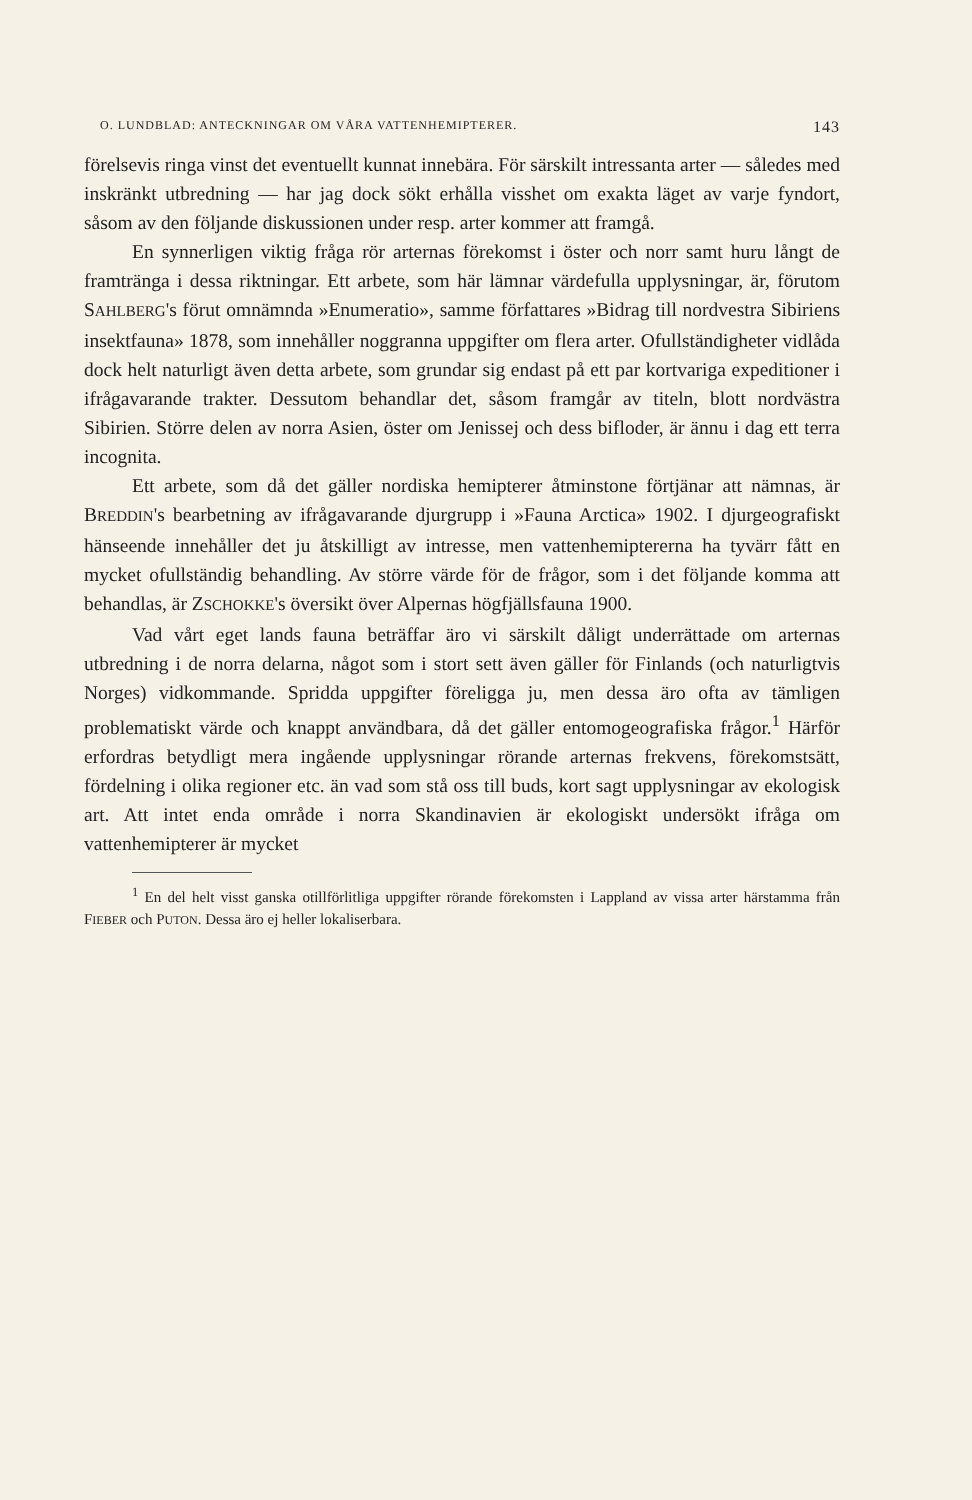O. LUNDBLAD: ANTECKNINGAR OM VÅRA VATTENHEMIPTERER. 143
förelsevis ringa vinst det eventuellt kunnat innebära. För särskilt intressanta arter — således med inskränkt utbredning — har jag dock sökt erhålla visshet om exakta läget av varje fyndort, såsom av den följande diskussionen under resp. arter kommer att framgå.
En synnerligen viktig fråga rör arternas förekomst i öster och norr samt huru långt de framtränga i dessa riktningar. Ett arbete, som här lämnar värdefulla upplysningar, är, förutom SAHLBERG's förut omnämnda »Enumeratio», samme författares »Bidrag till nordvestra Sibiriens insektfauna» 1878, som innehåller noggranna uppgifter om flera arter. Ofullständigheter vidlåda dock helt naturligt även detta arbete, som grundar sig endast på ett par kortvariga expeditioner i ifrågavarande trakter. Dessutom behandlar det, såsom framgår av titeln, blott nordvästra Sibirien. Större delen av norra Asien, öster om Jenissej och dess bifloder, är ännu i dag ett terra incognita.
Ett arbete, som då det gäller nordiska hemipterer åtminstone förtjänar att nämnas, är BREDDIN's bearbetning av ifrågavarande djurgrupp i »Fauna Arctica» 1902. I djurgeografiskt hänseende innehåller det ju åtskilligt av intresse, men vattenhemiptererna ha tyvärr fått en mycket ofullständig behandling. Av större värde för de frågor, som i det följande komma att behandlas, är ZSCHOKKE's översikt över Alpernas högfjällsfauna 1900.
Vad vårt eget lands fauna beträffar äro vi särskilt dåligt underrättade om arternas utbredning i de norra delarna, något som i stort sett även gäller för Finlands (och naturligtvis Norges) vidkommande. Spridda uppgifter föreligga ju, men dessa äro ofta av tämligen problematiskt värde och knappt användbara, då det gäller entomogeografiska frågor.<sup>1</sup> Härför erfordras betydligt mera ingående upplysningar rörande arternas frekvens, förekomstsätt, fördelning i olika regioner etc. än vad som stå oss till buds, kort sagt upplysningar av ekologisk art. Att intet enda område i norra Skandinavien är ekologiskt undersökt ifråga om vattenhemipterer är mycket
<sup>1</sup> En del helt visst ganska otillförlitliga uppgifter rörande förekomsten i Lappland av vissa arter härstamma från FIEBER och PUTON. Dessa äro ej heller lokaliserbara.